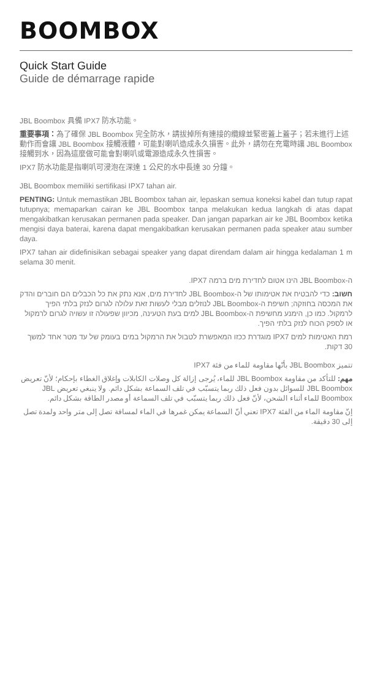BOOMBOX
Quick Start Guide
Guide de démarrage rapide
JBL Boombox 具備 IPX7 防水功能。
重要事項：為了確保 JBL Boombox 完全防水，請拔掉所有連接的纜線並緊密蓋上蓋子；若未進行上述動作而會讓 JBL Boombox 接觸液體，可能對喇叭造成永久損害。此外，請勿在充電時讓 JBL Boombox 接觸到水，因為這麼做可能會對喇叭或電源造成永久性損害。
IPX7 防水功能是指喇叭可浸泡在深達 1 公尺的水中長達 30 分鐘。
JBL Boombox memiliki sertifikasi IPX7 tahan air.
PENTING: Untuk memastikan JBL Boombox tahan air, lepaskan semua koneksi kabel dan tutup rapat tutupnya; memaparkan cairan ke JBL Boombox tanpa melakukan kedua langkah di atas dapat mengakibatkan kerusakan permanen pada speaker. Dan jangan paparkan air ke JBL Boombox ketika mengisi daya baterai, karena dapat mengakibatkan kerusakan permanen pada speaker atau sumber daya.
IPX7 tahan air didefinisikan sebagai speaker yang dapat direndam dalam air hingga kedalaman 1 m selama 30 menit.
ה-JBL Boombox הינו אטום לחדירת מים ברמה IPX7.
חשוב: כדי להבטיח את אטימותו של ה-JBL Boombox לחדירת מים, אנא נתק את כל הכבלים הם חוברים והדק את המכסה בחוזקה; חשיפת ה-JBL Boombox לנוזלים מבלי לעשות זאת עלולה לגרום לנזק בלתי הפיך לרמקול. כמו כן, הימנע מחשיפת ה-JBL Boombox למים בעת הטעינה, מכיוון שפעולה זו עשויה לגרום לרמקול או לספק הכוח לנזק בלתי הפיך.
רמת האטימות למים IPX7 מוגדרת ככזו המאפשרת לטבול את הרמקול במים בעומק של עד מטר אחד למשך 30 דקות.
تتميز JBL Boombox بأنّها مقاومة للماء من فئة IPX7
مهم: للتأكد من مقاومة JBL Boombox للماء، يُرجى إزالة كل وصلات الكابلات وإغلاق الغطاء بإحكام؛ لأنّ تعريض JBL Boombox للسوائل بدون فعل ذلك ربما يتسبّب في تلف السماعة بشكل دائم. ولا ينبغي تعريض JBL Boombox للماء أثناء الشحن، لأنّ فعل ذلك ربما يتسبّب في تلف السماعة أو مصدر الطاقة بشكل دائم.
إنّ مقاومة الماء من الفئة IPX7 تعني أنّ السماعة يمكن غمرها في الماء لمسافة تصل إلى متر واحد ولمدة تصل إلى 30 دقيقة.